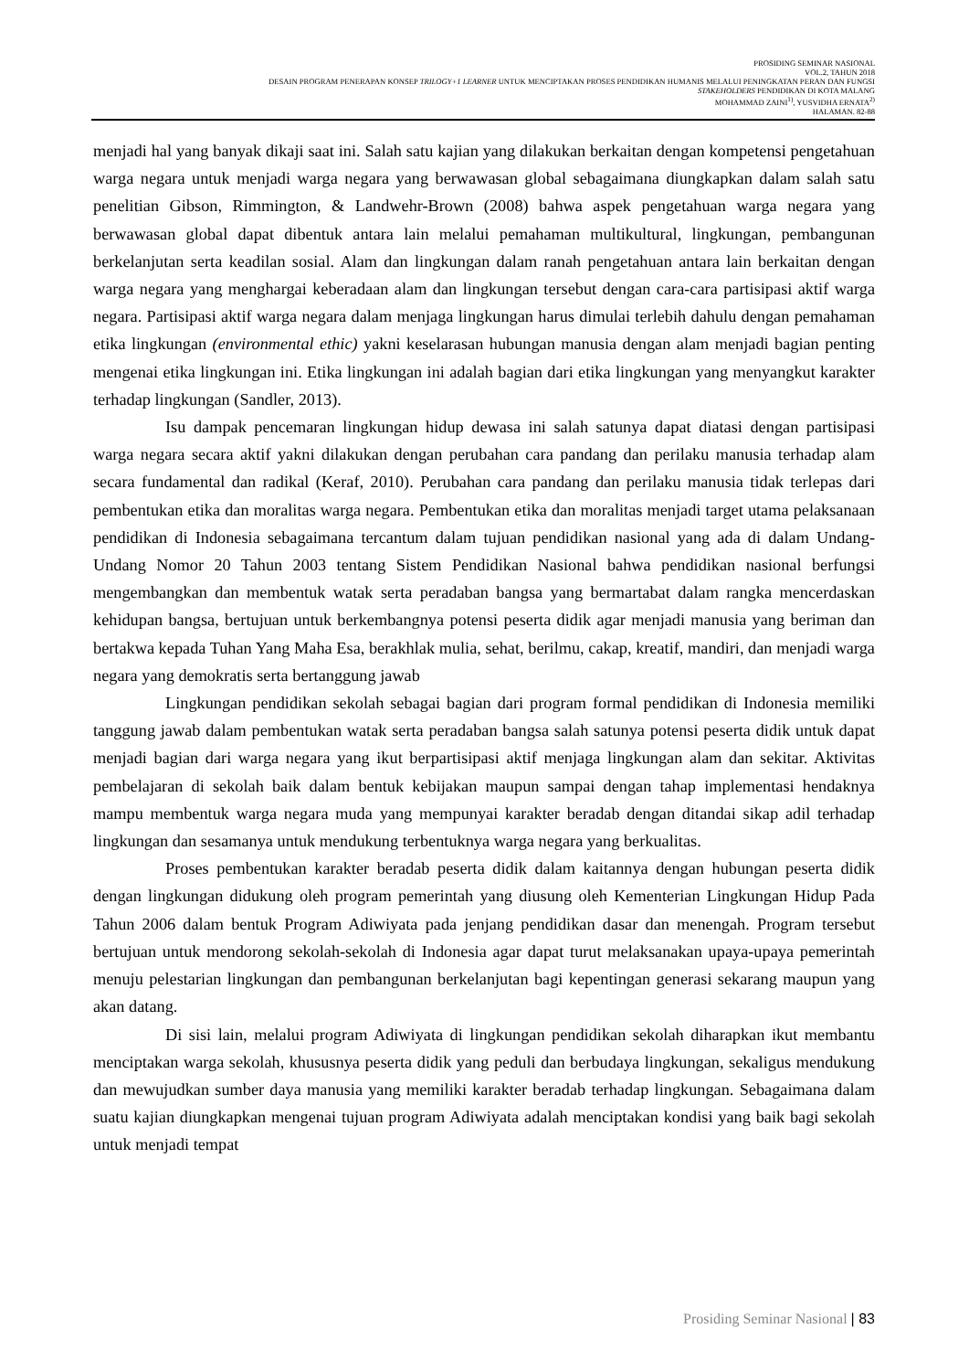PROSIDING SEMINAR NASIONAL
VOL.2, TAHUN 2018
DESAIN PROGRAM PENERAPAN KONSEP TRILOGY+1 LEARNER UNTUK MENCIPTAKAN PROSES PENDIDIKAN HUMANIS MELALUI PENINGKATAN PERAN DAN FUNGSI
STAKEHOLDERS PENDIDIKAN DI KOTA MALANG
MOHAMMAD ZAINI<sup>1)</sup>, YUSVIDHA ERNATA<sup>2)</sup>
HALAMAN. 82-88
menjadi hal yang banyak dikaji saat ini. Salah satu kajian yang dilakukan berkaitan dengan kompetensi pengetahuan warga negara untuk menjadi warga negara yang berwawasan global sebagaimana diungkapkan dalam salah satu penelitian Gibson, Rimmington, & Landwehr-Brown (2008) bahwa aspek pengetahuan warga negara yang berwawasan global dapat dibentuk antara lain melalui pemahaman multikultural, lingkungan, pembangunan berkelanjutan serta keadilan sosial. Alam dan lingkungan dalam ranah pengetahuan antara lain berkaitan dengan warga negara yang menghargai keberadaan alam dan lingkungan tersebut dengan cara-cara partisipasi aktif warga negara. Partisipasi aktif warga negara dalam menjaga lingkungan harus dimulai terlebih dahulu dengan pemahaman etika lingkungan (environmental ethic) yakni keselarasan hubungan manusia dengan alam menjadi bagian penting mengenai etika lingkungan ini. Etika lingkungan ini adalah bagian dari etika lingkungan yang menyangkut karakter terhadap lingkungan (Sandler, 2013).
Isu dampak pencemaran lingkungan hidup dewasa ini salah satunya dapat diatasi dengan partisipasi warga negara secara aktif yakni dilakukan dengan perubahan cara pandang dan perilaku manusia terhadap alam secara fundamental dan radikal (Keraf, 2010). Perubahan cara pandang dan perilaku manusia tidak terlepas dari pembentukan etika dan moralitas warga negara. Pembentukan etika dan moralitas menjadi target utama pelaksanaan pendidikan di Indonesia sebagaimana tercantum dalam tujuan pendidikan nasional yang ada di dalam Undang-Undang Nomor 20 Tahun 2003 tentang Sistem Pendidikan Nasional bahwa pendidikan nasional berfungsi mengembangkan dan membentuk watak serta peradaban bangsa yang bermartabat dalam rangka mencerdaskan kehidupan bangsa, bertujuan untuk berkembangnya potensi peserta didik agar menjadi manusia yang beriman dan bertakwa kepada Tuhan Yang Maha Esa, berakhlak mulia, sehat, berilmu, cakap, kreatif, mandiri, dan menjadi warga negara yang demokratis serta bertanggung jawab
Lingkungan pendidikan sekolah sebagai bagian dari program formal pendidikan di Indonesia memiliki tanggung jawab dalam pembentukan watak serta peradaban bangsa salah satunya potensi peserta didik untuk dapat menjadi bagian dari warga negara yang ikut berpartisipasi aktif menjaga lingkungan alam dan sekitar. Aktivitas pembelajaran di sekolah baik dalam bentuk kebijakan maupun sampai dengan tahap implementasi hendaknya mampu membentuk warga negara muda yang mempunyai karakter beradab dengan ditandai sikap adil terhadap lingkungan dan sesamanya untuk mendukung terbentuknya warga negara yang berkualitas.
Proses pembentukan karakter beradab peserta didik dalam kaitannya dengan hubungan peserta didik dengan lingkungan didukung oleh program pemerintah yang diusung oleh Kementerian Lingkungan Hidup Pada Tahun 2006 dalam bentuk Program Adiwiyata pada jenjang pendidikan dasar dan menengah. Program tersebut bertujuan untuk mendorong sekolah-sekolah di Indonesia agar dapat turut melaksanakan upaya-upaya pemerintah menuju pelestarian lingkungan dan pembangunan berkelanjutan bagi kepentingan generasi sekarang maupun yang akan datang.
Di sisi lain, melalui program Adiwiyata di lingkungan pendidikan sekolah diharapkan ikut membantu menciptakan warga sekolah, khususnya peserta didik yang peduli dan berbudaya lingkungan, sekaligus mendukung dan mewujudkan sumber daya manusia yang memiliki karakter beradab terhadap lingkungan. Sebagaimana dalam suatu kajian diungkapkan mengenai tujuan program Adiwiyata adalah menciptakan kondisi yang baik bagi sekolah untuk menjadi tempat
Prosiding Seminar Nasional | 83